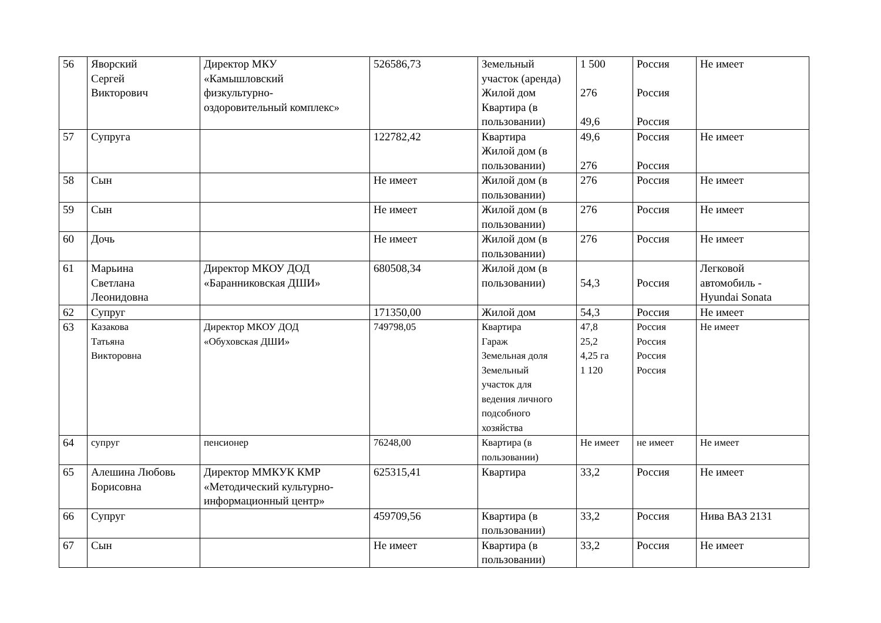| 56 | Яворский Сергей Викторович | Директор МКУ «Камышловский физкультурно- оздоровительный комплекс» | 526586,73 | Земельный участок (аренда) Жилой дом Квартира (в пользовании) | 1 500 276 49,6 | Россия Россия Россия | Не имеет |
| 57 | Супруга | | 122782,42 | Квартира Жилой дом (в пользовании) | 49,6 276 | Россия Россия | Не имеет |
| 58 | Сын | | Не имеет | Жилой дом (в пользовании) | 276 | Россия | Не имеет |
| 59 | Сын | | Не имеет | Жилой дом (в пользовании) | 276 | Россия | Не имеет |
| 60 | Дочь | | Не имеет | Жилой дом (в пользовании) | 276 | Россия | Не имеет |
| 61 | Марьина Светлана Леонидовна | Директор МКОУ ДОД «Баранниковская ДШИ» | 680508,34 | Жилой дом (в пользовании) | 54,3 | Россия | Легковой автомобиль - Hyundai Sonata |
| 62 | Супруг | | 171350,00 | Жилой дом | 54,3 | Россия | Не имеет |
| 63 | Казакова Татьяна Викторовна | Директор МКОУ ДОД «Обуховская ДШИ» | 749798,05 | Квартира Гараж Земельная доля Земельный участок для ведения личного подсобного хозяйства | 47,8 25,2 4,25 га 1 120 | Россия Россия Россия Россия | Не имеет |
| 64 | супруг | пенсионер | 76248,00 | Квартира (в пользовании) | Не имеет | не имеет | Не имеет |
| 65 | Алешина Любовь Борисовна | Директор ММКУК КМР «Методический культурно- информационный центр» | 625315,41 | Квартира | 33,2 | Россия | Не имеет |
| 66 | Супруг | | 459709,56 | Квартира (в пользовании) | 33,2 | Россия | Нива ВАЗ 2131 |
| 67 | Сын | | Не имеет | Квартира (в пользовании) | 33,2 | Россия | Не имеет |